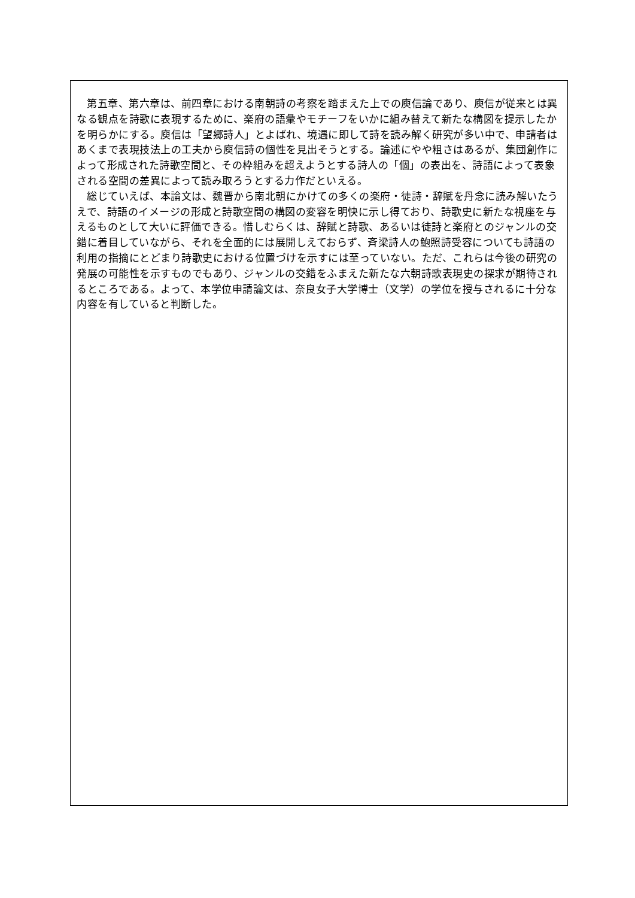第五章、第六章は、前四章における南朝詩の考察を踏まえた上での庾信論であり、庾信が従来とは異なる観点を詩歌に表現するために、楽府の語彙やモチーフをいかに組み替えて新たな構図を提示したかを明らかにする。庾信は「望郷詩人」とよばれ、境遇に即して詩を読み解く研究が多い中で、申請者はあくまで表現技法上の工夫から庾信詩の個性を見出そうとする。論述にやや粗さはあるが、集団創作によって形成された詩歌空間と、その枠組みを超えようとする詩人の「個」の表出を、詩語によって表象される空間の差異によって読み取ろうとする力作だといえる。
総じていえば、本論文は、魏晋から南北朝にかけての多くの楽府・徒詩・辞賦を丹念に読み解いたうえで、詩語のイメージの形成と詩歌空間の構図の変容を明快に示し得ており、詩歌史に新たな視座を与えるものとして大いに評価できる。惜しむらくは、辞賦と詩歌、あるいは徒詩と楽府とのジャンルの交錯に着目していながら、それを全面的には展開しえておらず、斉梁詩人の鮑照詩受容についても詩語の利用の指摘にとどまり詩歌史における位置づけを示すには至っていない。ただ、これらは今後の研究の発展の可能性を示すものでもあり、ジャンルの交錯をふまえた新たな六朝詩歌表現史の探求が期待されるところである。よって、本学位申請論文は、奈良女子大学博士（文学）の学位を授与されるに十分な内容を有していると判断した。